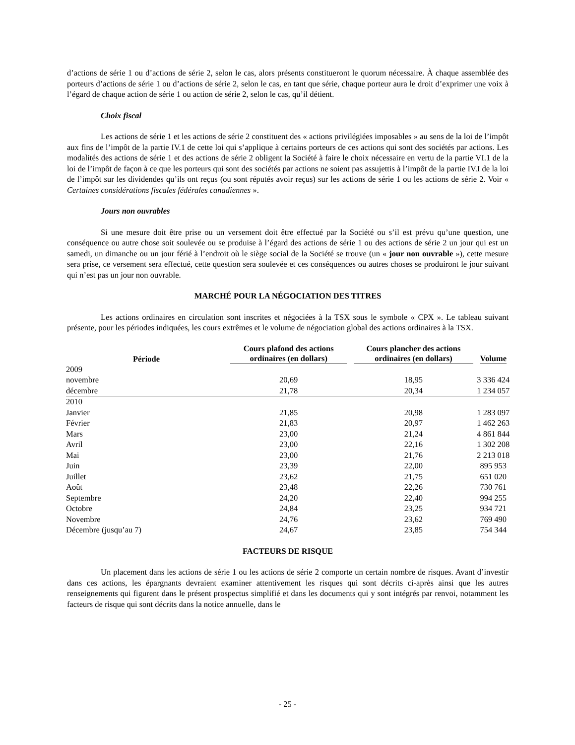d’actions de série 1 ou d’actions de série 2, selon le cas, alors présents constitueront le quorum nécessaire. À chaque assemblée des porteurs d’actions de série 1 ou d’actions de série 2, selon le cas, en tant que série, chaque porteur aura le droit d’exprimer une voix à l’égard de chaque action de série 1 ou action de série 2, selon le cas, qu’il détient.
Choix fiscal
Les actions de série 1 et les actions de série 2 constituent des « actions privilégiées imposables » au sens de la loi de l’impôt aux fins de l’impôt de la partie IV.1 de cette loi qui s’applique à certains porteurs de ces actions qui sont des sociétés par actions. Les modalités des actions de série 1 et des actions de série 2 obligent la Société à faire le choix nécessaire en vertu de la partie VI.1 de la loi de l’impôt de façon à ce que les porteurs qui sont des sociétés par actions ne soient pas assujettis à l’impôt de la partie IV.I de la loi de l’impôt sur les dividendes qu’ils ont reçus (ou sont réputés avoir reçus) sur les actions de série 1 ou les actions de série 2. Voir « Certaines considérations fiscales fédérales canadiennes ».
Jours non ouvrables
Si une mesure doit être prise ou un versement doit être effectué par la Société ou s’il est prévu qu’une question, une conséquence ou autre chose soit soulevée ou se produise à l’égard des actions de série 1 ou des actions de série 2 un jour qui est un samedi, un dimanche ou un jour férié à l’endroit où le siège social de la Société se trouve (un « jour non ouvrable »), cette mesure sera prise, ce versement sera effectué, cette question sera soulevée et ces conséquences ou autres choses se produiront le jour suivant qui n’est pas un jour non ouvrable.
MARCHÉ POUR LA NÉGOCIATION DES TITRES
Les actions ordinaires en circulation sont inscrites et négociées à la TSX sous le symbole « CPX ». Le tableau suivant présente, pour les périodes indiquées, les cours extrêmes et le volume de négociation global des actions ordinaires à la TSX.
| Période | Cours plafond des actions ordinaires (en dollars) | Cours plancher des actions ordinaires (en dollars) | Volume |
| --- | --- | --- | --- |
| 2009 | | | |
| novembre | 20,69 | 18,95 | 3 336 424 |
| décembre | 21,78 | 20,34 | 1 234 057 |
| 2010 | | | |
| Janvier | 21,85 | 20,98 | 1 283 097 |
| Février | 21,83 | 20,97 | 1 462 263 |
| Mars | 23,00 | 21,24 | 4 861 844 |
| Avril | 23,00 | 22,16 | 1 302 208 |
| Mai | 23,00 | 21,76 | 2 213 018 |
| Juin | 23,39 | 22,00 | 895 953 |
| Juillet | 23,62 | 21,75 | 651 020 |
| Août | 23,48 | 22,26 | 730 761 |
| Septembre | 24,20 | 22,40 | 994 255 |
| Octobre | 24,84 | 23,25 | 934 721 |
| Novembre | 24,76 | 23,62 | 769 490 |
| Décembre (jusqu’au 7) | 24,67 | 23,85 | 754 344 |
FACTEURS DE RISQUE
Un placement dans les actions de série 1 ou les actions de série 2 comporte un certain nombre de risques. Avant d’investir dans ces actions, les épargnants devraient examiner attentivement les risques qui sont décrits ci-après ainsi que les autres renseignements qui figurent dans le présent prospectus simplifié et dans les documents qui y sont intégrés par renvoi, notamment les facteurs de risque qui sont décrits dans la notice annuelle, dans le
- 25 -